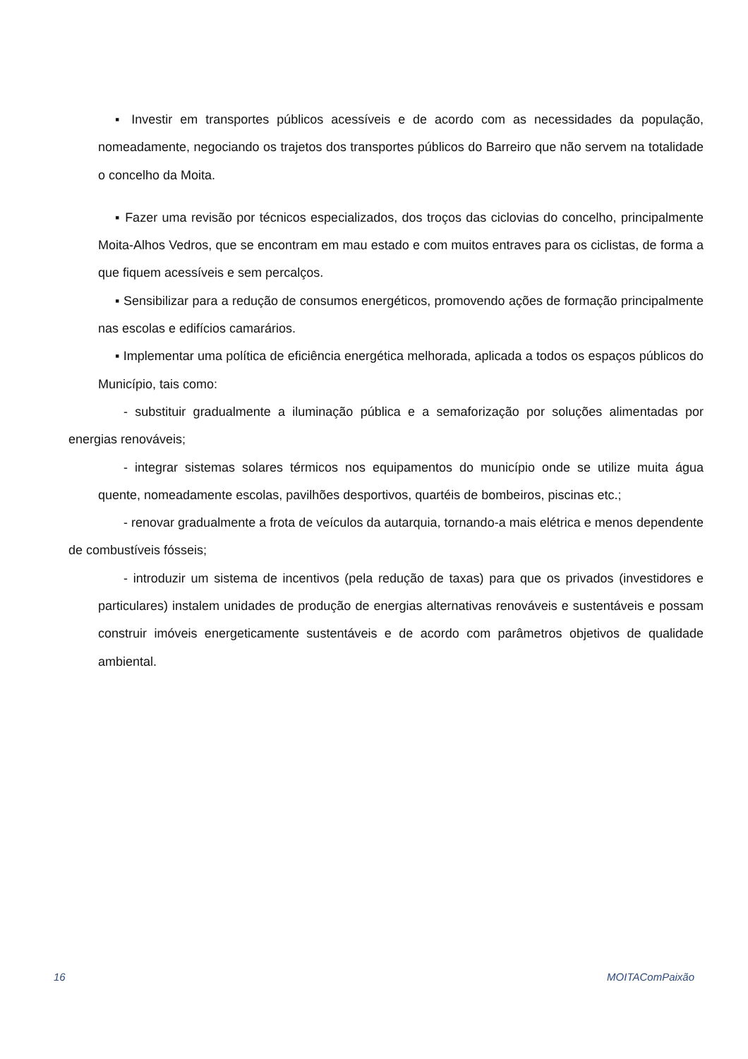▪ Investir em transportes públicos acessíveis e de acordo com as necessidades da população, nomeadamente, negociando os trajetos dos transportes públicos do Barreiro que não servem na totalidade o concelho da Moita.
▪ Fazer uma revisão por técnicos especializados, dos troços das ciclovias do concelho, principalmente Moita-Alhos Vedros, que se encontram em mau estado e com muitos entraves para os ciclistas, de forma a que fiquem acessíveis e sem percalços.
▪ Sensibilizar para a redução de consumos energéticos, promovendo ações de formação principalmente nas escolas e edifícios camarários.
▪ Implementar uma política de eficiência energética melhorada, aplicada a todos os espaços públicos do Município, tais como:
- substituir gradualmente a iluminação pública e a semaforização por soluções alimentadas por energias renováveis;
- integrar sistemas solares térmicos nos equipamentos do município onde se utilize muita água quente, nomeadamente escolas, pavilhões desportivos, quartéis de bombeiros, piscinas etc.;
- renovar gradualmente a frota de veículos da autarquia, tornando-a mais elétrica e menos dependente de combustíveis fósseis;
- introduzir um sistema de incentivos (pela redução de taxas) para que os privados (investidores e particulares) instalem unidades de produção de energias alternativas renováveis e sustentáveis e possam construir imóveis energeticamente sustentáveis e de acordo com parâmetros objetivos de qualidade ambiental.
16 MOITAComPaixão